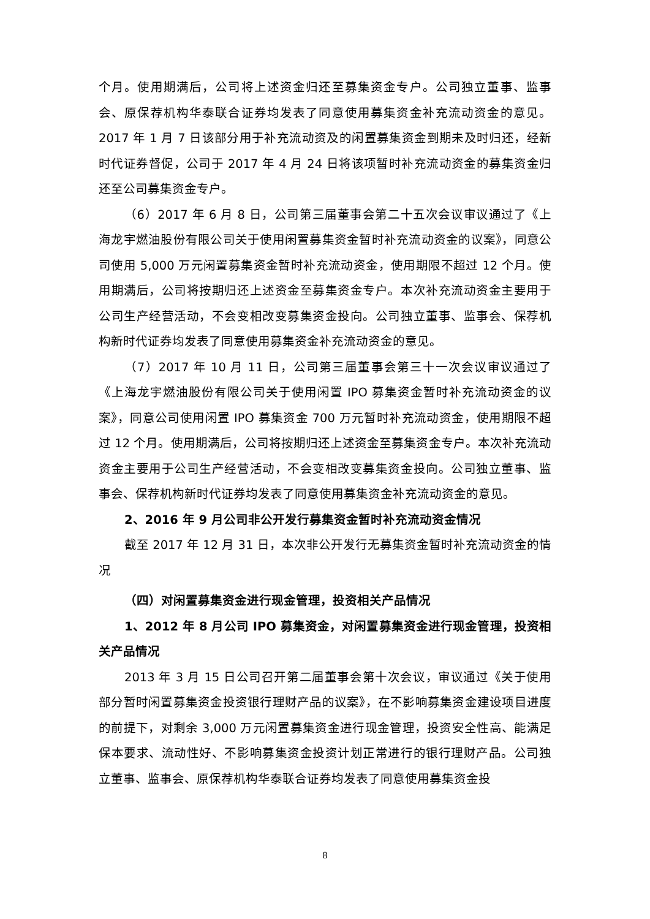个月。使用期满后，公司将上述资金归还至募集资金专户。公司独立董事、监事会、原保荐机构华泰联合证券均发表了同意使用募集资金补充流动资金的意见。2017 年 1 月 7 日该部分用于补充流动资及的闲置募集资金到期未及时归还，经新时代证券督促，公司于 2017 年 4 月 24 日将该项暂时补充流动资金的募集资金归还至公司募集资金专户。
（6）2017 年 6 月 8 日，公司第三届董事会第二十五次会议审议通过了《上海龙宇燃油股份有限公司关于使用闲置募集资金暂时补充流动资金的议案》，同意公司使用 5,000 万元闲置募集资金暂时补充流动资金，使用期限不超过 12 个月。使用期满后，公司将按期归还上述资金至募集资金专户。本次补充流动资金主要用于公司生产经营活动，不会变相改变募集资金投向。公司独立董事、监事会、保荐机构新时代证券均发表了同意使用募集资金补充流动资金的意见。
（7）2017 年 10 月 11 日，公司第三届董事会第三十一次会议审议通过了《上海龙宇燃油股份有限公司关于使用闲置 IPO 募集资金暂时补充流动资金的议案》，同意公司使用闲置 IPO 募集资金 700 万元暂时补充流动资金，使用期限不超过 12 个月。使用期满后，公司将按期归还上述资金至募集资金专户。本次补充流动资金主要用于公司生产经营活动，不会变相改变募集资金投向。公司独立董事、监事会、保荐机构新时代证券均发表了同意使用募集资金补充流动资金的意见。
2、2016 年 9 月公司非公开发行募集资金暂时补充流动资金情况
截至 2017 年 12 月 31 日，本次非公开发行无募集资金暂时补充流动资金的情况
（四）对闲置募集资金进行现金管理，投资相关产品情况
1、2012 年 8 月公司 IPO 募集资金，对闲置募集资金进行现金管理，投资相关产品情况
2013 年 3 月 15 日公司召开第二届董事会第十次会议，审议通过《关于使用部分暂时闲置募集资金投资银行理财产品的议案》，在不影响募集资金建设项目进度的前提下，对剩余 3,000 万元闲置募集资金进行现金管理，投资安全性高、能满足保本要求、流动性好、不影响募集资金投资计划正常进行的银行理财产品。公司独立董事、监事会、原保荐机构华泰联合证券均发表了同意使用募集资金投
8